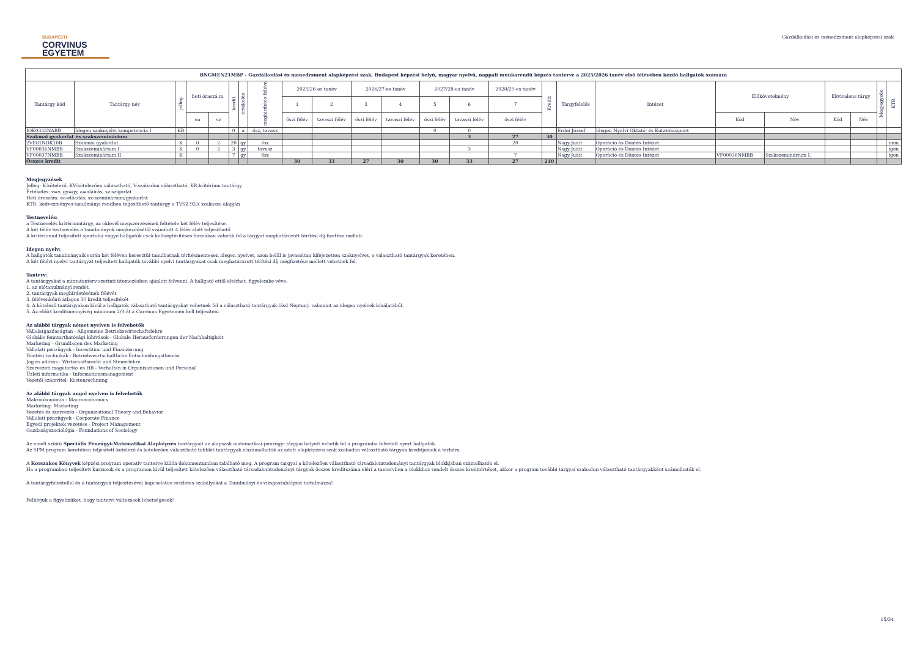BUDAPESTI
CORVINUS
EGYETEM
Gazdálkodási és menedzsment alapképzési szak
| BNGMEN21MBP - Gazdálkodási és menedzsment alapképzési szak, Budapest képzési helyű, magyar nyelvű, nappali munkarendű képzés tanterve a 2025/2026 tanév első félévében kezdő hallgatók számára | | | | | | | | | | | | | | | | | | | | | | | |
| --- | --- | --- | --- | --- | --- | --- | --- | --- | --- | --- | --- | --- | --- | --- | --- | --- | --- | --- | --- | --- | --- | --- | --- |
| Tantárgy kód | Tantárgy név | jelleg | heti óraszá m | | kredit | értékelés | meghirdetés féléve | 2025/26-os tanév | | 2026/27-es tanév | | 2027/28-as tanév | | 2028/29-es tanév | Kredit | Tárgyfelelős | Intézet | Előkövetelmény | | Ekvivalens tárgy | | Megjegyzés | KTR |
| | | | | | | | | 1 | 2 | 3 | 4 | 5 | 6 | 7 | | | | | | | | | |
| | | | ea | sz | | | | őszi félév | tavaszi félév | őszi félév | tavaszi félév | őszi félév | tavaszi félév | őszi félév | | | | Kód | Név | Kód | Név | | |
| IOK0332NABB | Idegen szaknyelvi kompetencia I. | KR | | | 0 | a | ősz, tavasz | | | | | 0 | 0 | | | Erdei József | Idegen Nyelvi Oktató- és Kutatóközpont | | | | | | |
| Szakmai gyakorlat és szakszeminárium | | | | | | | | | | | | | 3 | 27 | 30 | | | | | | | | |
| 2VE81NDK10B | Szakmai gyakorlat | K | 0 | 2 | 20 | gy | ősz | | | | | | | 20 | | Nagy Judit | Operáció és Döntés Intézet | | | | | | nem |
| VF00036NMBB | Szakszeminárium I. | K | 0 | 2 | 3 | gy | tavasz | | | | | | 3 | | | Nagy Judit | Operáció és Döntés Intézet | | | | | | igen |
| VF00037NMBB | Szakszeminárium II. | K | | | 7 | gy | ősz | | | | | | | 7 | | Nagy Judit | Operáció és Döntés Intézet | VF00036NMBB | Szakszeminárium I. | | | | igen |
| Összes kredit | | | | | | | | 30 | 33 | 27 | 30 | 30 | 33 | 27 | 210 | | | | | | | | |
Megjegyzések
Jelleg: K-kötelező, KV-kötelezően választható, V-szabadon választható, KR-kritérium tantárgy
Értékelés: v=v, gy=gy, a=aláírás, sz-szigorlat
Heti óraszám: ea-előadás, sz-szeminárium/gyakorlat
KTR: kedvezményes tanulmányi rendben teljesíthető tantárgy a TVSZ 92.§ szakasza alapján
Testnevelés:
a Testnevelés kritériumtárgy, az oklevél megszerzésének feltétele két félév teljesítése.
A két félév testnevelés a tanulmányok megkezdésétől számított 4 félév alatt teljesíthető
A kritériumot teljesített sportolni vágyó hallgatók csak költségtérítéses formában vehetik fel a tárgyat meghatározott térítési díj fizetése mellett.
Idegen nyelv:
A hallgatók tanulmányaik során két féléven keresztül tanulhatnak térítésmentesen idegen nyelvet, azon belül is javasoltan kifejezetten szaknyelvet, a választható tantárgyak keretében.
A két félévi nyelvi tantárgyat teljesített hallgatók további nyelvi tantárgyakat csak meghatározott térítési díj megfizetése mellett vehetnek fel.
Tanterv:
A tantárgyakat a mintatanterv szerinti ütemezésben ajánlott felvenni. A hallgató ettől eltérhet, figyelembe véve:
1. az előtanulmányi rendet,
2. tantárgyak meghirdetésének félévét
3. félévenkénti átlagos 30 kredit teljesítését
4. A kötelező tantárgyakon kívül a hallgatók választható tantárgyakat vehetnek fel a választható tantárgyak lásd Neptun), valamint az idegen nyelvek kínálatából.
5. Az előírt kreditmennyiség minimum 2/3-át a Corvinus Egyetemen kell teljesíteni.
Az alábbi tárgyak német nyelven is felvehetők
Vállalatgazdaságtan - Allgemeine Betriebswirtschaftslehre
Globális fenntarthatósági kihívások - Globale Herausforderungen der Nachhaltigkeit
Marketing - Grundlagen des Marketing
Vállalati pénzügyek - Investition und Finanzierung
Döntési technikák - Betriebswirtschaftliche Entscheidungstheorie
Jog és adózás - Wirtschaftsrecht und Steuerlehre
Szervezeti magatartás és HR - Verhalten in Organisationen und Personal
Üzleti informatika - Informationsmanagement
Vezetői számvitel- Kostenrechnung
Az alábbi tárgyak angol nyelven is felvehetők
Makroökonómia - Macroeconomics
Marketing- Marketing
Vezetés és szervezés - Organizational Theory and Behavior
Vállalati pénzügyek - Corporate Finance
Egyedi projektek vezetése - Project Management
Gazdaságszociológia - Foundations of Sociology
Az emelt szintű Speciális Pénzügyi-Matematikai Alapképzés tantárgyait az alapszak matematikai-pénzügyi tárgyai helyett vehetik fel a programba felvételt nyert hallgatók.
Az SPM program keretében teljesített kötelező és kötelezően választható többlet tantárgyak elszámolhatók az adott alapképzési szak szabadon választható tárgyak kreditjeinek a terhére.
A Korszakos Könyvek képzési program operatív tanterve külön dokumentumban található meg. A program tárgyai a kötelezően választható társadalomtudományi tantárgyak blokkjában számolhatók el.
Ha a programban teljesített kurzusok és a programon kívül teljesített kötelezően választható társadalomtudományi tárgyak összes kreditszáma eléri a tantervben a blokkhoz rendelt összes kreditértéket, akkor a program további tárgyai szabadon választható tantárgyakként számolhatók el.
A tantárgyfelvétellel és a tantárgyak teljesítésével kapcsolatos részletes szabályokat a Tanulmányi és vizsgaszabályzat tartalmazza!
Felhívjuk a figyelmüket, hogy tantervi változások lehetségesek!
15/34